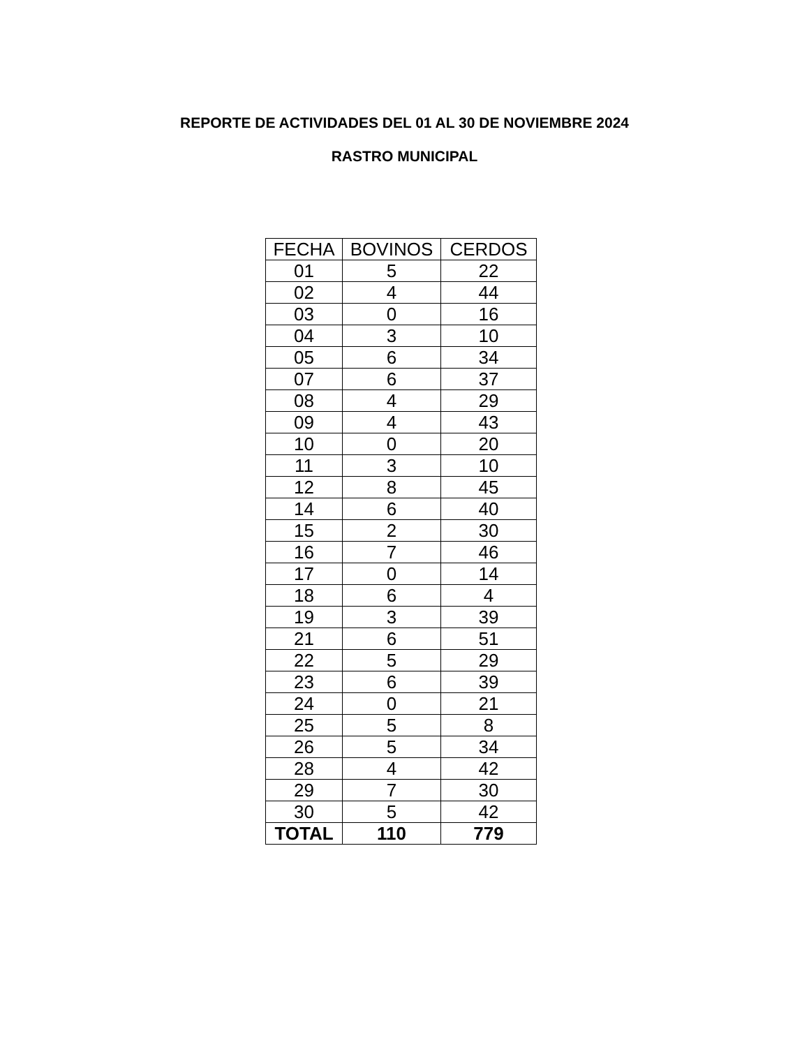REPORTE DE ACTIVIDADES DEL 01 AL 30 DE NOVIEMBRE 2024
RASTRO MUNICIPAL
| FECHA | BOVINOS | CERDOS |
| --- | --- | --- |
| 01 | 5 | 22 |
| 02 | 4 | 44 |
| 03 | 0 | 16 |
| 04 | 3 | 10 |
| 05 | 6 | 34 |
| 07 | 6 | 37 |
| 08 | 4 | 29 |
| 09 | 4 | 43 |
| 10 | 0 | 20 |
| 11 | 3 | 10 |
| 12 | 8 | 45 |
| 14 | 6 | 40 |
| 15 | 2 | 30 |
| 16 | 7 | 46 |
| 17 | 0 | 14 |
| 18 | 6 | 4 |
| 19 | 3 | 39 |
| 21 | 6 | 51 |
| 22 | 5 | 29 |
| 23 | 6 | 39 |
| 24 | 0 | 21 |
| 25 | 5 | 8 |
| 26 | 5 | 34 |
| 28 | 4 | 42 |
| 29 | 7 | 30 |
| 30 | 5 | 42 |
| TOTAL | 110 | 779 |